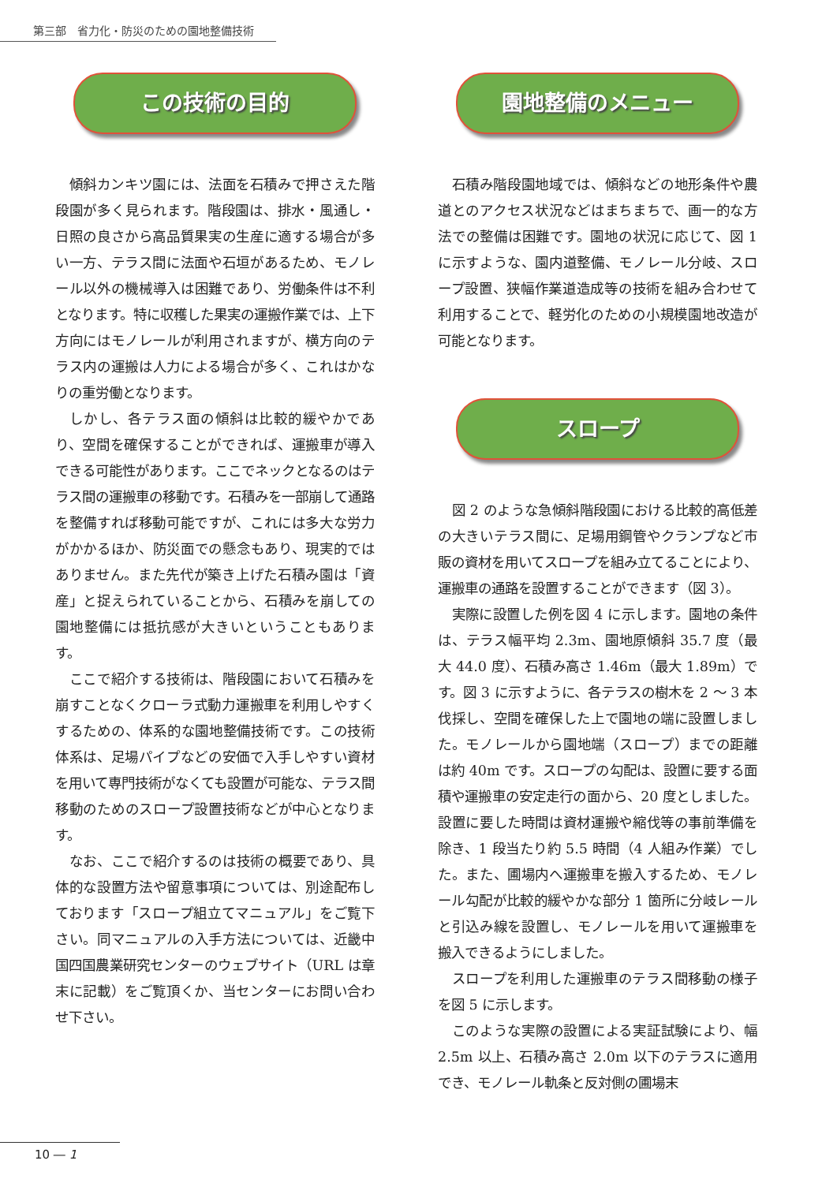第三部　省力化・防災のための園地整備技術
この技術の目的
傾斜カンキツ園には、法面を石積みで押さえた階段園が多く見られます。階段園は、排水・風通し・日照の良さから高品質果実の生産に適する場合が多い一方、テラス間に法面や石垣があるため、モノレール以外の機械導入は困難であり、労働条件は不利となります。特に収穫した果実の運搬作業では、上下方向にはモノレールが利用されますが、横方向のテラス内の運搬は人力による場合が多く、これはかなりの重労働となります。
しかし、各テラス面の傾斜は比較的緩やかであり、空間を確保することができれば、運搬車が導入できる可能性があります。ここでネックとなるのはテラス間の運搬車の移動です。石積みを一部崩して通路を整備すれば移動可能ですが、これには多大な労力がかかるほか、防災面での懸念もあり、現実的ではありません。また先代が築き上げた石積み園は「資産」と捉えられていることから、石積みを崩しての園地整備には抵抗感が大きいということもあります。
ここで紹介する技術は、階段園において石積みを崩すことなくクローラ式動力運搬車を利用しやすくするための、体系的な園地整備技術です。この技術体系は、足場パイプなどの安価で入手しやすい資材を用いて専門技術がなくても設置が可能な、テラス間移動のためのスロープ設置技術などが中心となります。
なお、ここで紹介するのは技術の概要であり、具体的な設置方法や留意事項については、別途配布しております「スロープ組立てマニュアル」をご覧下さい。同マニュアルの入手方法については、近畿中国四国農業研究センターのウェブサイト（URL は章末に記載）をご覧頂くか、当センターにお問い合わせ下さい。
園地整備のメニュー
石積み階段園地域では、傾斜などの地形条件や農道とのアクセス状況などはまちまちで、画一的な方法での整備は困難です。園地の状況に応じて、図 1 に示すような、園内道整備、モノレール分岐、スロープ設置、狭幅作業道造成等の技術を組み合わせて利用することで、軽労化のための小規模園地改造が可能となります。
スロープ
図 2 のような急傾斜階段園における比較的高低差の大きいテラス間に、足場用鋼管やクランプなど市販の資材を用いてスロープを組み立てることにより、運搬車の通路を設置することができます（図 3）。
実際に設置した例を図 4 に示します。園地の条件は、テラス幅平均 2.3m、園地原傾斜 35.7 度（最大 44.0 度）、石積み高さ 1.46m（最大 1.89m）です。図 3 に示すように、各テラスの樹木を 2 ～ 3 本伐採し、空間を確保した上で園地の端に設置しました。モノレールから園地端（スロープ）までの距離は約 40m です。スロープの勾配は、設置に要する面積や運搬車の安定走行の面から、20 度としました。設置に要した時間は資材運搬や縮伐等の事前準備を除き、1 段当たり約 5.5 時間（4 人組み作業）でした。また、圃場内へ運搬車を搬入するため、モノレール勾配が比較的緩やかな部分 1 箇所に分岐レールと引込み線を設置し、モノレールを用いて運搬車を搬入できるようにしました。
スロープを利用した運搬車のテラス間移動の様子を図 5 に示します。
このような実際の設置による実証試験により、幅 2.5m 以上、石積み高さ 2.0m 以下のテラスに適用でき、モノレール軌条と反対側の圃場末
10 ― 1